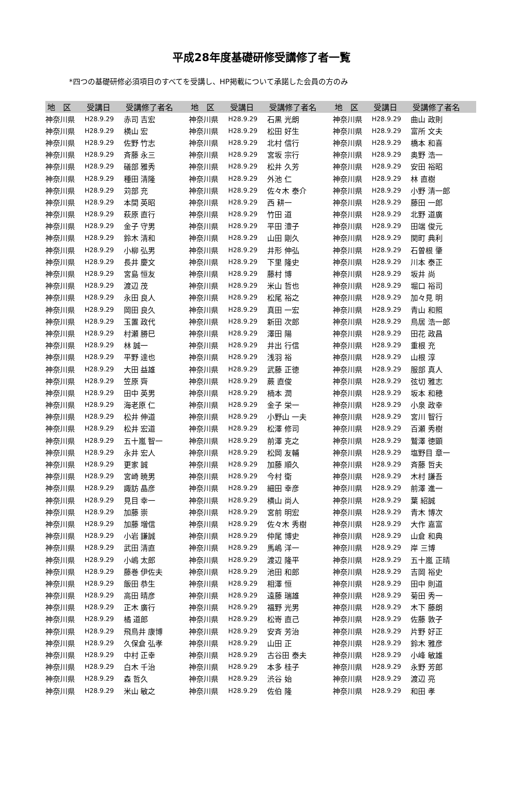平成28年度基礎研修受講修了者一覧
*四つの基礎研修必須項目のすべてを受講し、HP掲載について承諾した会員の方のみ
| 地 区 | 受講日 | 受講修了者名 | 地 区 | 受講日 | 受講修了者名 | 地 区 | 受講日 | 受講修了者名 |
| --- | --- | --- | --- | --- | --- | --- | --- | --- |
| 神奈川県 | H28.9.29 | 赤司 吉宏 | 神奈川県 | H28.9.29 | 石黒 光朗 | 神奈川県 | H28.9.29 | 曲山 政則 |
| 神奈川県 | H28.9.29 | 横山 宏 | 神奈川県 | H28.9.29 | 松田 好生 | 神奈川県 | H28.9.29 | 富所 文夫 |
| 神奈川県 | H28.9.29 | 佐野 竹志 | 神奈川県 | H28.9.29 | 北村 信行 | 神奈川県 | H28.9.29 | 橋本 和喜 |
| 神奈川県 | H28.9.29 | 斉藤 永三 | 神奈川県 | H28.9.29 | 宮坂 宗行 | 神奈川県 | H28.9.29 | 奥野 浩一 |
| 神奈川県 | H28.9.29 | 礒部 雅秀 | 神奈川県 | H28.9.29 | 松井 久芳 | 神奈川県 | H28.9.29 | 安田 裕昭 |
| 神奈川県 | H28.9.29 | 種田 清隆 | 神奈川県 | H28.9.29 | 外池 仁 | 神奈川県 | H28.9.29 | 林 直樹 |
| 神奈川県 | H28.9.29 | 苅部 充 | 神奈川県 | H28.9.29 | 佐々木 泰介 | 神奈川県 | H28.9.29 | 小野 清一郎 |
| 神奈川県 | H28.9.29 | 本間 英昭 | 神奈川県 | H28.9.29 | 西 耕一 | 神奈川県 | H28.9.29 | 藤田 一郎 |
| 神奈川県 | H28.9.29 | 萩原 直行 | 神奈川県 | H28.9.29 | 竹田 道 | 神奈川県 | H28.9.29 | 北野 道廣 |
| 神奈川県 | H28.9.29 | 金子 守男 | 神奈川県 | H28.9.29 | 平田 澧子 | 神奈川県 | H28.9.29 | 田端 俊元 |
| 神奈川県 | H28.9.29 | 鈴木 清和 | 神奈川県 | H28.9.29 | 山田 剛久 | 神奈川県 | H28.9.29 | 関町 典利 |
| 神奈川県 | H28.9.29 | 小柳 弘男 | 神奈川県 | H28.9.29 | 井形 伸弘 | 神奈川県 | H28.9.29 | 石曽根 肇 |
| 神奈川県 | H28.9.29 | 長井 慶文 | 神奈川県 | H28.9.29 | 下里 隆史 | 神奈川県 | H28.9.29 | 川本 泰正 |
| 神奈川県 | H28.9.29 | 宮島 恒友 | 神奈川県 | H28.9.29 | 藤村 博 | 神奈川県 | H28.9.29 | 坂井 尚 |
| 神奈川県 | H28.9.29 | 渡辺 茂 | 神奈川県 | H28.9.29 | 米山 哲也 | 神奈川県 | H28.9.29 | 堀口 裕司 |
| 神奈川県 | H28.9.29 | 永田 良人 | 神奈川県 | H28.9.29 | 松尾 裕之 | 神奈川県 | H28.9.29 | 加々見 明 |
| 神奈川県 | H28.9.29 | 岡田 良久 | 神奈川県 | H28.9.29 | 真田 一宏 | 神奈川県 | H28.9.29 | 青山 和照 |
| 神奈川県 | H28.9.29 | 玉置 政代 | 神奈川県 | H28.9.29 | 新田 次郎 | 神奈川県 | H28.9.29 | 鳥居 浩一郎 |
| 神奈川県 | H28.9.29 | 村瀬 勝巳 | 神奈川県 | H28.9.29 | 澤田 陽 | 神奈川県 | H28.9.29 | 田花 政昌 |
| 神奈川県 | H28.9.29 | 林 誠一 | 神奈川県 | H28.9.29 | 井出 行信 | 神奈川県 | H28.9.29 | 重根 充 |
| 神奈川県 | H28.9.29 | 平野 達也 | 神奈川県 | H28.9.29 | 浅羽 裕 | 神奈川県 | H28.9.29 | 山根 淳 |
| 神奈川県 | H28.9.29 | 大田 益雄 | 神奈川県 | H28.9.29 | 武藤 正徳 | 神奈川県 | H28.9.29 | 服部 真人 |
| 神奈川県 | H28.9.29 | 笠原 齊 | 神奈川県 | H28.9.29 | 蕨 直俊 | 神奈川県 | H28.9.29 | 弦切 雅志 |
| 神奈川県 | H28.9.29 | 田中 英男 | 神奈川県 | H28.9.29 | 楠本 潤 | 神奈川県 | H28.9.29 | 坂本 和穂 |
| 神奈川県 | H28.9.29 | 海老原 仁 | 神奈川県 | H28.9.29 | 金子 栄一 | 神奈川県 | H28.9.29 | 小泉 政幸 |
| 神奈川県 | H28.9.29 | 松井 伸道 | 神奈川県 | H28.9.29 | 小野山 一夫 | 神奈川県 | H28.9.29 | 宮川 智行 |
| 神奈川県 | H28.9.29 | 松井 宏道 | 神奈川県 | H28.9.29 | 松澤 修司 | 神奈川県 | H28.9.29 | 百瀬 秀樹 |
| 神奈川県 | H28.9.29 | 五十嵐 智一 | 神奈川県 | H28.9.29 | 前澤 克之 | 神奈川県 | H28.9.29 | 鷲澤 徳顕 |
| 神奈川県 | H28.9.29 | 永井 宏人 | 神奈川県 | H28.9.29 | 松岡 友輔 | 神奈川県 | H28.9.29 | 塩野目 章一 |
| 神奈川県 | H28.9.29 | 更家 誠 | 神奈川県 | H28.9.29 | 加藤 順久 | 神奈川県 | H28.9.29 | 斉藤 哲夫 |
| 神奈川県 | H28.9.29 | 宮崎 暁男 | 神奈川県 | H28.9.29 | 今村 衛 | 神奈川県 | H28.9.29 | 木村 謙吾 |
| 神奈川県 | H28.9.29 | 諏訪 晶彦 | 神奈川県 | H28.9.29 | 細田 幸彦 | 神奈川県 | H28.9.29 | 前澤 進一 |
| 神奈川県 | H28.9.29 | 見目 幸一 | 神奈川県 | H28.9.29 | 横山 尚人 | 神奈川県 | H28.9.29 | 葉 紹誠 |
| 神奈川県 | H28.9.29 | 加藤 崇 | 神奈川県 | H28.9.29 | 宮前 明宏 | 神奈川県 | H28.9.29 | 青木 博次 |
| 神奈川県 | H28.9.29 | 加藤 増信 | 神奈川県 | H28.9.29 | 佐々木 秀樹 | 神奈川県 | H28.9.29 | 大作 嘉富 |
| 神奈川県 | H28.9.29 | 小岩 謙誠 | 神奈川県 | H28.9.29 | 仲尾 博史 | 神奈川県 | H28.9.29 | 山倉 和典 |
| 神奈川県 | H28.9.29 | 武田 清直 | 神奈川県 | H28.9.29 | 馬嶋 洋一 | 神奈川県 | H28.9.29 | 岸 三博 |
| 神奈川県 | H28.9.29 | 小嶋 太郎 | 神奈川県 | H28.9.29 | 渡辺 隆平 | 神奈川県 | H28.9.29 | 五十嵐 正晴 |
| 神奈川県 | H28.9.29 | 藤巻 伊佐夫 | 神奈川県 | H28.9.29 | 池田 和郎 | 神奈川県 | H28.9.29 | 吉岡 裕史 |
| 神奈川県 | H28.9.29 | 飯田 恭生 | 神奈川県 | H28.9.29 | 相澤 恒 | 神奈川県 | H28.9.29 | 田中 則道 |
| 神奈川県 | H28.9.29 | 高田 晴彦 | 神奈川県 | H28.9.29 | 遠藤 瑞雄 | 神奈川県 | H28.9.29 | 菊田 秀一 |
| 神奈川県 | H28.9.29 | 正木 廣行 | 神奈川県 | H28.9.29 | 福野 光男 | 神奈川県 | H28.9.29 | 木下 藤朗 |
| 神奈川県 | H28.9.29 | 橘 道郎 | 神奈川県 | H28.9.29 | 松嵜 直己 | 神奈川県 | H28.9.29 | 佐藤 敦子 |
| 神奈川県 | H28.9.29 | 飛鳥井 康博 | 神奈川県 | H28.9.29 | 安斉 芳治 | 神奈川県 | H28.9.29 | 片野 好正 |
| 神奈川県 | H28.9.29 | 久保倉 弘孝 | 神奈川県 | H28.9.29 | 山田 正 | 神奈川県 | H28.9.29 | 鈴木 雅彦 |
| 神奈川県 | H28.9.29 | 中村 正幸 | 神奈川県 | H28.9.29 | 古谷田 泰夫 | 神奈川県 | H28.9.29 | 小峰 敏雄 |
| 神奈川県 | H28.9.29 | 白木 千治 | 神奈川県 | H28.9.29 | 本多 桂子 | 神奈川県 | H28.9.29 | 永野 芳郎 |
| 神奈川県 | H28.9.29 | 森 哲久 | 神奈川県 | H28.9.29 | 渋谷 始 | 神奈川県 | H28.9.29 | 渡辺 亮 |
| 神奈川県 | H28.9.29 | 米山 敏之 | 神奈川県 | H28.9.29 | 佐伯 隆 | 神奈川県 | H28.9.29 | 和田 孝 |